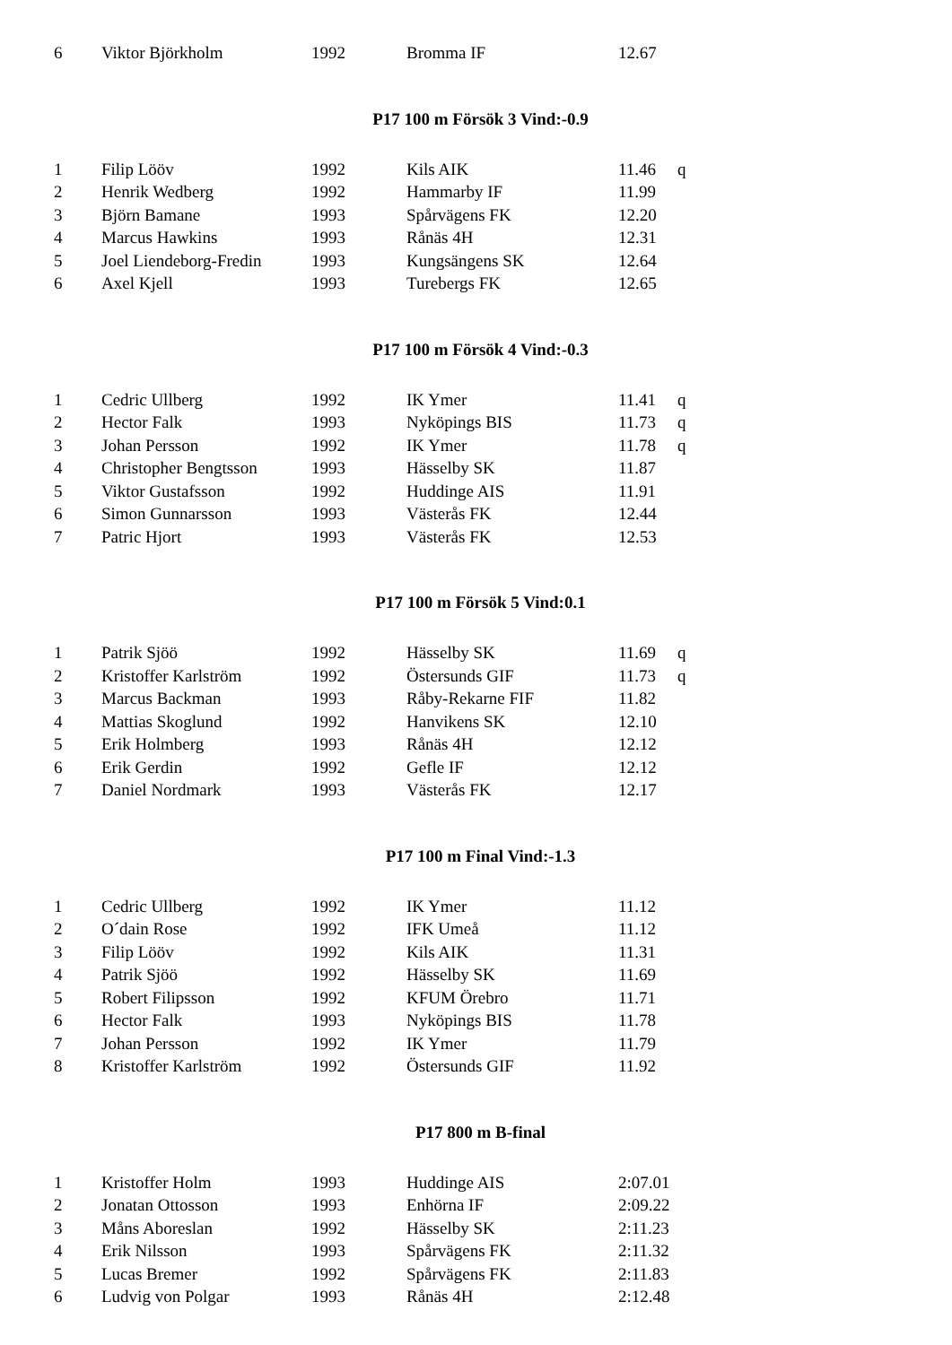| 6 | Viktor Björkholm | 1992 | Bromma IF | 12.67 | |
P17 100 m Försök 3 Vind:-0.9
| 1 | Filip Lööv | 1992 | Kils AIK | 11.46 | q |
| 2 | Henrik Wedberg | 1992 | Hammarby IF | 11.99 | |
| 3 | Björn Bamane | 1993 | Spårvägens FK | 12.20 | |
| 4 | Marcus Hawkins | 1993 | Rånäs 4H | 12.31 | |
| 5 | Joel Liendeborg-Fredin | 1993 | Kungsängens SK | 12.64 | |
| 6 | Axel Kjell | 1993 | Turebergs FK | 12.65 | |
P17 100 m Försök 4 Vind:-0.3
| 1 | Cedric Ullberg | 1992 | IK Ymer | 11.41 | q |
| 2 | Hector Falk | 1993 | Nyköpings BIS | 11.73 | q |
| 3 | Johan Persson | 1992 | IK Ymer | 11.78 | q |
| 4 | Christopher Bengtsson | 1993 | Hässelby SK | 11.87 | |
| 5 | Viktor Gustafsson | 1992 | Huddinge AIS | 11.91 | |
| 6 | Simon Gunnarsson | 1993 | Västerås FK | 12.44 | |
| 7 | Patric Hjort | 1993 | Västerås FK | 12.53 | |
P17 100 m Försök 5 Vind:0.1
| 1 | Patrik Sjöö | 1992 | Hässelby SK | 11.69 | q |
| 2 | Kristoffer Karlström | 1992 | Östersunds GIF | 11.73 | q |
| 3 | Marcus Backman | 1993 | Råby-Rekarne FIF | 11.82 | |
| 4 | Mattias Skoglund | 1992 | Hanvikens SK | 12.10 | |
| 5 | Erik Holmberg | 1993 | Rånäs 4H | 12.12 | |
| 6 | Erik Gerdin | 1992 | Gefle IF | 12.12 | |
| 7 | Daniel Nordmark | 1993 | Västerås FK | 12.17 | |
P17 100 m Final Vind:-1.3
| 1 | Cedric Ullberg | 1992 | IK Ymer | 11.12 |
| 2 | O´dain Rose | 1992 | IFK Umeå | 11.12 |
| 3 | Filip Lööv | 1992 | Kils AIK | 11.31 |
| 4 | Patrik Sjöö | 1992 | Hässelby SK | 11.69 |
| 5 | Robert Filipsson | 1992 | KFUM Örebro | 11.71 |
| 6 | Hector Falk | 1993 | Nyköpings BIS | 11.78 |
| 7 | Johan Persson | 1992 | IK Ymer | 11.79 |
| 8 | Kristoffer Karlström | 1992 | Östersunds GIF | 11.92 |
P17 800 m B-final
| 1 | Kristoffer Holm | 1993 | Huddinge AIS | 2:07.01 |
| 2 | Jonatan Ottosson | 1993 | Enhörna IF | 2:09.22 |
| 3 | Måns Aboreslan | 1992 | Hässelby SK | 2:11.23 |
| 4 | Erik Nilsson | 1993 | Spårvägens FK | 2:11.32 |
| 5 | Lucas Bremer | 1992 | Spårvägens FK | 2:11.83 |
| 6 | Ludvig von Polgar | 1993 | Rånäs 4H | 2:12.48 |